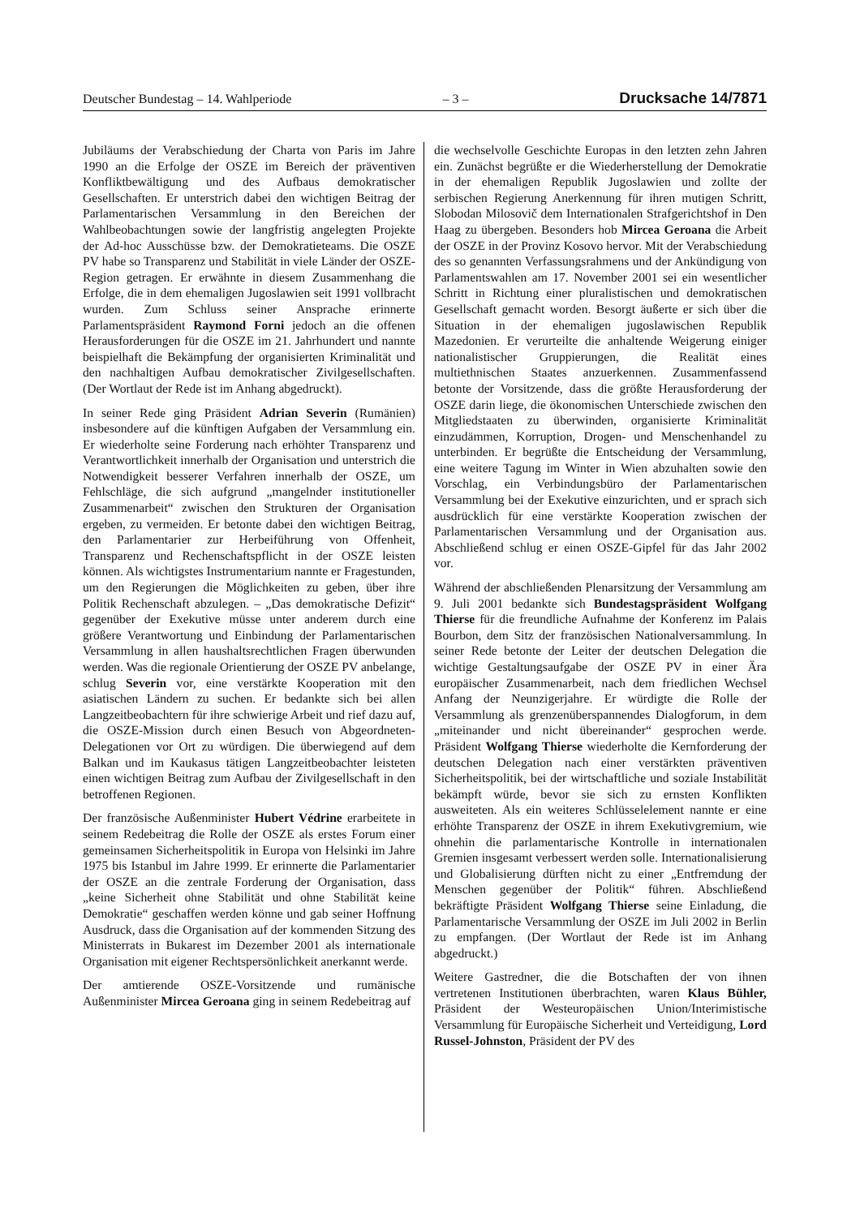Deutscher Bundestag – 14. Wahlperiode – 3 – Drucksache 14/7871
Jubiläums der Verabschiedung der Charta von Paris im Jahre 1990 an die Erfolge der OSZE im Bereich der präventiven Konfliktbewältigung und des Aufbaus demokratischer Gesellschaften. Er unterstrich dabei den wichtigen Beitrag der Parlamentarischen Versammlung in den Bereichen der Wahlbeobachtungen sowie der langfristig angelegten Projekte der Ad-hoc Ausschüsse bzw. der Demokratieteams. Die OSZE PV habe so Transparenz und Stabilität in viele Länder der OSZE-Region getragen. Er erwähnte in diesem Zusammenhang die Erfolge, die in dem ehemaligen Jugoslawien seit 1991 vollbracht wurden. Zum Schluss seiner Ansprache erinnerte Parlamentspräsident Raymond Forni jedoch an die offenen Herausforderungen für die OSZE im 21. Jahrhundert und nannte beispielhaft die Bekämpfung der organisierten Kriminalität und den nachhaltigen Aufbau demokratischer Zivilgesellschaften. (Der Wortlaut der Rede ist im Anhang abgedruckt).
In seiner Rede ging Präsident Adrian Severin (Rumänien) insbesondere auf die künftigen Aufgaben der Versammlung ein. Er wiederholte seine Forderung nach erhöhter Transparenz und Verantwortlichkeit innerhalb der Organisation und unterstrich die Notwendigkeit besserer Verfahren innerhalb der OSZE, um Fehlschläge, die sich aufgrund „mangelnder institutioneller Zusammenarbeit“ zwischen den Strukturen der Organisation ergeben, zu vermeiden. Er betonte dabei den wichtigen Beitrag, den Parlamentarier zur Herbeiführung von Offenheit, Transparenz und Rechenschaftspflicht in der OSZE leisten können. Als wichtigstes Instrumentarium nannte er Fragestunden, um den Regierungen die Möglichkeiten zu geben, über ihre Politik Rechenschaft abzulegen. – „Das demokratische Defizit“ gegenüber der Exekutive müsse unter anderem durch eine größere Verantwortung und Einbindung der Parlamentarischen Versammlung in allen haushaltsrechtlichen Fragen überwunden werden. Was die regionale Orientierung der OSZE PV anbelange, schlug Severin vor, eine verstärkte Kooperation mit den asiatischen Ländern zu suchen. Er bedankte sich bei allen Langzeitbeobachtern für ihre schwierige Arbeit und rief dazu auf, die OSZE-Mission durch einen Besuch von Abgeordneten-Delegationen vor Ort zu würdigen. Die überwiegend auf dem Balkan und im Kaukasus tätigen Langzeitbeobachter leisteten einen wichtigen Beitrag zum Aufbau der Zivilgesellschaft in den betroffenen Regionen.
Der französische Außenminister Hubert Védrine erarbeitete in seinem Redebeitrag die Rolle der OSZE als erstes Forum einer gemeinsamen Sicherheitspolitik in Europa von Helsinki im Jahre 1975 bis Istanbul im Jahre 1999. Er erinnerte die Parlamentarier der OSZE an die zentrale Forderung der Organisation, dass „keine Sicherheit ohne Stabilität und ohne Stabilität keine Demokratie“ geschaffen werden könne und gab seiner Hoffnung Ausdruck, dass die Organisation auf der kommenden Sitzung des Ministerrats in Bukarest im Dezember 2001 als internationale Organisation mit eigener Rechtspersönlichkeit anerkannt werde.
Der amtierende OSZE-Vorsitzende und rumänische Außenminister Mircea Geroana ging in seinem Redebeitrag auf
die wechselvolle Geschichte Europas in den letzten zehn Jahren ein. Zunächst begrüßte er die Wiederherstellung der Demokratie in der ehemaligen Republik Jugoslawien und zollte der serbischen Regierung Anerkennung für ihren mutigen Schritt, Slobodan Milosovič dem Internationalen Strafgerichtshof in Den Haag zu übergeben. Besonders hob Mircea Geroana die Arbeit der OSZE in der Provinz Kosovo hervor. Mit der Verabschiedung des so genannten Verfassungsrahmens und der Ankündigung von Parlamentswahlen am 17. November 2001 sei ein wesentlicher Schritt in Richtung einer pluralistischen und demokratischen Gesellschaft gemacht worden. Besorgt äußerte er sich über die Situation in der ehemaligen jugoslawischen Republik Mazedonien. Er verurteilte die anhaltende Weigerung einiger nationalistischer Gruppierungen, die Realität eines multiethnischen Staates anzuerkennen. Zusammenfassend betonte der Vorsitzende, dass die größte Herausforderung der OSZE darin liege, die ökonomischen Unterschiede zwischen den Mitgliedstaaten zu überwinden, organisierte Kriminalität einzudämmen, Korruption, Drogen- und Menschenhandel zu unterbinden. Er begrüßte die Entscheidung der Versammlung, eine weitere Tagung im Winter in Wien abzuhalten sowie den Vorschlag, ein Verbindungsbüro der Parlamentarischen Versammlung bei der Exekutive einzurichten, und er sprach sich ausdrücklich für eine verstärkte Kooperation zwischen der Parlamentarischen Versammlung und der Organisation aus. Abschließend schlug er einen OSZE-Gipfel für das Jahr 2002 vor.
Während der abschließenden Plenarsitzung der Versammlung am 9. Juli 2001 bedankte sich Bundestagspräsident Wolfgang Thierse für die freundliche Aufnahme der Konferenz im Palais Bourbon, dem Sitz der französischen Nationalversammlung. In seiner Rede betonte der Leiter der deutschen Delegation die wichtige Gestaltungsaufgabe der OSZE PV in einer Ära europäischer Zusammenarbeit, nach dem friedlichen Wechsel Anfang der Neunzigerjahre. Er würdigte die Rolle der Versammlung als grenzenüberspannendes Dialogforum, in dem „miteinander und nicht übereinander“ gesprochen werde. Präsident Wolfgang Thierse wiederholte die Kernforderung der deutschen Delegation nach einer verstärkten präventiven Sicherheitspolitik, bei der wirtschaftliche und soziale Instabilität bekämpft würde, bevor sie sich zu ernsten Konflikten ausweiteten. Als ein weiteres Schlüsselelement nannte er eine erhöhte Transparenz der OSZE in ihrem Exekutivgremium, wie ohnehin die parlamentarische Kontrolle in internationalen Gremien insgesamt verbessert werden solle. Internationalisierung und Globalisierung dürften nicht zu einer „Entfremdung der Menschen gegenüber der Politik“ führen. Abschließend bekräftigte Präsident Wolfgang Thierse seine Einladung, die Parlamentarische Versammlung der OSZE im Juli 2002 in Berlin zu empfangen. (Der Wortlaut der Rede ist im Anhang abgedruckt.)
Weitere Gastredner, die die Botschaften der von ihnen vertretenen Institutionen überbrachten, waren Klaus Bühler, Präsident der Westeuropäischen Union/Interimistische Versammlung für Europäische Sicherheit und Verteidigung, Lord Russel-Johnston, Präsident der PV des